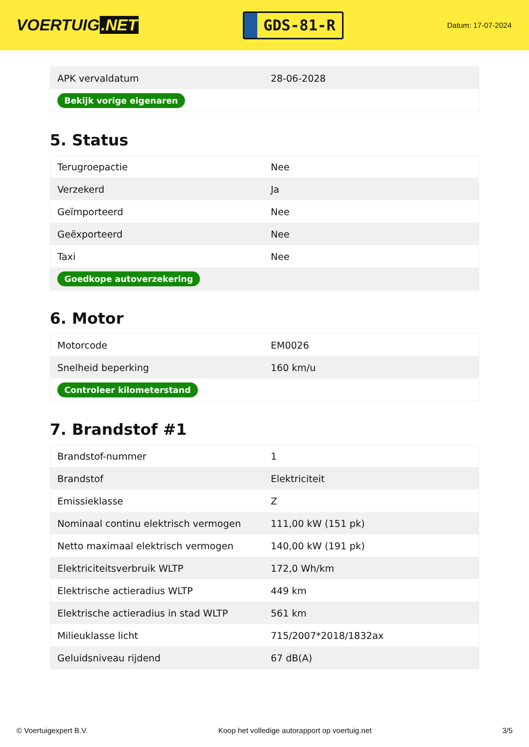VOERTUIG.NET
GDS-81-R
Datum: 17-07-2024
| APK vervaldatum | 28-06-2028 |
| Bekijk vorige eigenaren | |
5. Status
| Terugroepactie | Nee |
| Verzekerd | Ja |
| Geïmporteerd | Nee |
| Geëxporteerd | Nee |
| Taxi | Nee |
| Goedkope autoverzekering | |
6. Motor
| Motorcode | EM0026 |
| Snelheid beperking | 160 km/u |
| Controleer kilometerstand | |
7. Brandstof #1
| Brandstof-nummer | 1 |
| Brandstof | Elektriciteit |
| Emissieklasse | Z |
| Nominaal continu elektrisch vermogen | 111,00 kW (151 pk) |
| Netto maximaal elektrisch vermogen | 140,00 kW (191 pk) |
| Elektriciteitsverbruik WLTP | 172,0 Wh/km |
| Elektrische actieradius WLTP | 449 km |
| Elektrische actieradius in stad WLTP | 561 km |
| Milieuklasse licht | 715/2007*2018/1832ax |
| Geluidsniveau rijdend | 67 dB(A) |
© Voertuigexpert B.V. Koop het volledige autorapport op voertuig.net 3/5